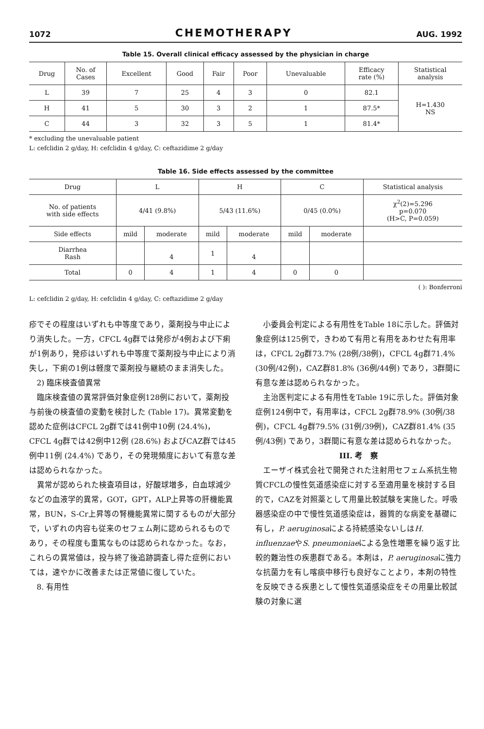1072 CHEMOTHERAPY AUG. 1992
Table 15. Overall clinical efficacy assessed by the physician in charge
| Drug | No. of Cases | Excellent | Good | Fair | Poor | Unevaluable | Efficacy rate (%) | Statistical analysis |
| --- | --- | --- | --- | --- | --- | --- | --- | --- |
| L | 39 | 7 | 25 | 4 | 3 | 0 | 82.1 | H=1.430 NS |
| H | 41 | 5 | 30 | 3 | 2 | 1 | 87.5* | |
| C | 44 | 3 | 32 | 3 | 5 | 1 | 81.4* | |
* excluding the unevaluable patient
L: cefclidin 2 g/day, H: cefclidin 4 g/day, C: ceftazidime 2 g/day
Table 16. Side effects assessed by the committee
| Drug | L | | H | | C | | Statistical analysis |
| --- | --- | --- | --- | --- | --- | --- | --- |
| No. of patients with side effects | 4/41 (9.8%) | | 5/43 (11.6%) | | 0/45 (0.0%) | | χ<sup>2</sup>(2)=5.296 p=0.070 (H>C, P=0.059) |
| Side effects | mild | moderate | mild | moderate | mild | moderate | |
| Diarrhea Rash | | 4 | 1 | 4 | | | |
| Total | 0 | 4 | 1 | 4 | 0 | 0 | |
( ): Bonferroni
L: cefclidin 2 g/day, H: cefclidin 4 g/day, C: ceftazidime 2 g/day
疹でその程度はいずれも中等度であり，薬剤投与中止により消失した。一方，CFCL 4g群では発疹が4例および下痢が1例あり，発疹はいずれも中等度で薬剤投与中止により消失し，下痢の1例は軽度で薬剤投与継続のまま消失した。
2) 臨床検査値異常
臨床検査値の異常評価対象症例128例において，薬剤投与前後の検査値の変動を検討した (Table 17)。異常変動を認めた症例はCFCL 2g群では41例中10例 (24.4%)，CFCL 4g群では42例中12例 (28.6%) およびCAZ群では45例中11例 (24.4%) であり，その発現頻度において有意な差は認められなかった。
異常が認められた検査項目は，好酸球増多，白血球減少などの血液学的異常，GOT，GPT，ALP上昇等の肝機能異常，BUN，S-Cr上昇等の腎機能異常に関するものが大部分で，いずれの内容も従来のセフェム剤に認められるものであり，その程度も重篤なものは認められなかった。なお，これらの異常値は，投与終了後追跡調査し得た症例においては，速やかに改善または正常値に復していた。
8. 有用性
小委員会判定による有用性をTable 18に示した。評価対象症例は125例で，きわめて有用と有用をあわせた有用率は，CFCL 2g群73.7% (28例/38例)，CFCL 4g群71.4% (30例/42例)，CAZ群81.8% (36例/44例) であり，3群間に有意な差は認められなかった。
主治医判定による有用性をTable 19に示した。評価対象症例124例中で，有用率は，CFCL 2g群78.9% (30例/38例)，CFCL 4g群79.5% (31例/39例)，CAZ群81.4% (35例/43例) であり，3群間に有意な差は認められなかった。
III. 考　察
エーザイ株式会社で開発された注射用セフェム系抗生物質CFCLの慢性気道感染症に対する至適用量を検討する目的で，CAZを対照薬として用量比較試験を実施した。呼吸器感染症の中で慢性気道感染症は，器質的な病変を基礎に有し，P. aeruginosaによる持続感染ないしはH. influenzaeやS. pneumoniaeによる急性増悪を繰り返す比較的難治性の疾患群である。本剤は，P. aeruginosaに強力な抗菌力を有し喀痰中移行も良好なことより，本剤の特性を反映できる疾患として慢性気道感染症をその用量比較試験の対象に選